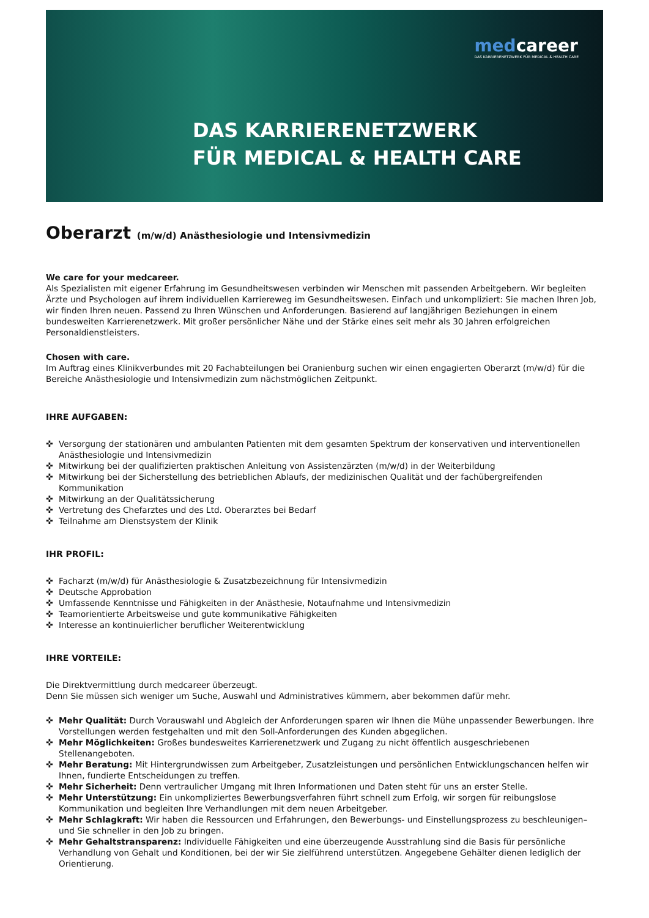medcareer
DAS KARRIERENETZWERK FÜR MEDICAL & HEALTH CARE
DAS KARRIERENETZWERK
FÜR MEDICAL & HEALTH CARE
Oberarzt (m/w/d) Anästhesiologie und Intensivmedizin
We care for your medcareer.
Als Spezialisten mit eigener Erfahrung im Gesundheitswesen verbinden wir Menschen mit passenden Arbeitgebern. Wir begleiten Ärzte und Psychologen auf ihrem individuellen Karriereweg im Gesundheitswesen. Einfach und unkompliziert: Sie machen Ihren Job, wir finden Ihren neuen. Passend zu Ihren Wünschen und Anforderungen. Basierend auf langjährigen Beziehungen in einem bundesweiten Karrierenetzwerk. Mit großer persönlicher Nähe und der Stärke eines seit mehr als 30 Jahren erfolgreichen Personaldienstleisters.
Chosen with care.
Im Auftrag eines Klinikverbundes mit 20 Fachabteilungen bei Oranienburg suchen wir einen engagierten Oberarzt (m/w/d) für die Bereiche Anästhesiologie und Intensivmedizin zum nächstmöglichen Zeitpunkt.
IHRE AUFGABEN:
✜ Versorgung der stationären und ambulanten Patienten mit dem gesamten Spektrum der konservativen und interventionellen Anästhesiologie und Intensivmedizin
✜ Mitwirkung bei der qualifizierten praktischen Anleitung von Assistenzärzten (m/w/d) in der Weiterbildung
✜ Mitwirkung bei der Sicherstellung des betrieblichen Ablaufs, der medizinischen Qualität und der fachübergreifenden Kommunikation
✜ Mitwirkung an der Qualitätssicherung
✜ Vertretung des Chefarztes und des Ltd. Oberarztes bei Bedarf
✜ Teilnahme am Dienstsystem der Klinik
IHR PROFIL:
✜ Facharzt (m/w/d) für Anästhesiologie & Zusatzbezeichnung für Intensivmedizin
✜ Deutsche Approbation
✜ Umfassende Kenntnisse und Fähigkeiten in der Anästhesie, Notaufnahme und Intensivmedizin
✜ Teamorientierte Arbeitsweise und gute kommunikative Fähigkeiten
✜ Interesse an kontinuierlicher beruflicher Weiterentwicklung
IHRE VORTEILE:
Die Direktvermittlung durch medcareer überzeugt.
Denn Sie müssen sich weniger um Suche, Auswahl und Administratives kümmern, aber bekommen dafür mehr.
✜ Mehr Qualität: Durch Vorauswahl und Abgleich der Anforderungen sparen wir Ihnen die Mühe unpassender Bewerbungen. Ihre Vorstellungen werden festgehalten und mit den Soll-Anforderungen des Kunden abgeglichen.
✜ Mehr Möglichkeiten: Großes bundesweites Karrierenetzwerk und Zugang zu nicht öffentlich ausgeschriebenen Stellenangeboten.
✜ Mehr Beratung: Mit Hintergrundwissen zum Arbeitgeber, Zusatzleistungen und persönlichen Entwicklungschancen helfen wir Ihnen, fundierte Entscheidungen zu treffen.
✜ Mehr Sicherheit: Denn vertraulicher Umgang mit Ihren Informationen und Daten steht für uns an erster Stelle.
✜ Mehr Unterstützung: Ein unkompliziertes Bewerbungsverfahren führt schnell zum Erfolg, wir sorgen für reibungslose Kommunikation und begleiten Ihre Verhandlungen mit dem neuen Arbeitgeber.
✜ Mehr Schlagkraft: Wir haben die Ressourcen und Erfahrungen, den Bewerbungs- und Einstellungsprozess zu beschleunigen– und Sie schneller in den Job zu bringen.
✜ Mehr Gehaltstransparenz: Individuelle Fähigkeiten und eine überzeugende Ausstrahlung sind die Basis für persönliche Verhandlung von Gehalt und Konditionen, bei der wir Sie zielführend unterstützen. Angegebene Gehälter dienen lediglich der Orientierung.